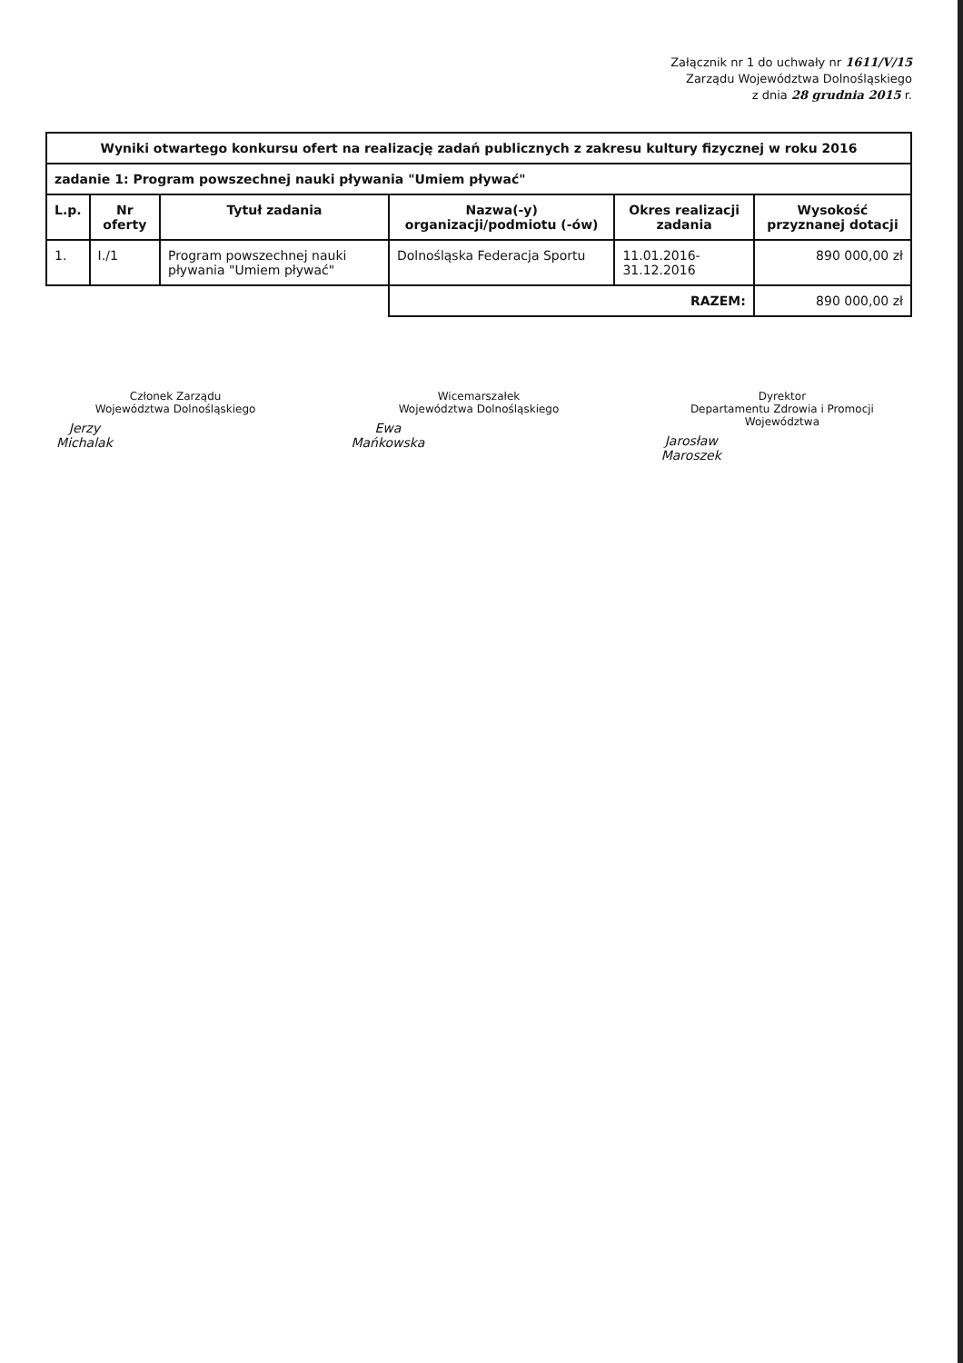Załącznik nr 1 do uchwały nr 1611/V/15
Zarządu Województwa Dolnośląskiego
z dnia 28 grudnia 2015 r.
| Wyniki otwartego konkursu ofert na realizację zadań publicznych z zakresu kultury fizycznej w roku 2016 | | | | | |
| zadanie 1: Program powszechnej nauki pływania "Umiem pływać" | | | | | |
| L.p. | Nr oferty | Tytuł zadania | Nazwa(-y) organizacji/podmiotu (-ów) | Okres realizacji zadania | Wysokość przyznanej dotacji |
| 1. | I./1 | Program powszechnej nauki pływania "Umiem pływać" | Dolnośląska Federacja Sportu | 11.01.2016-31.12.2016 | 890 000,00 zł |
| | | | RAZEM: | | 890 000,00 zł |
Członek Zarządu
Województwa Dolnośląskiego
Jerzy Michalak
Wicemarszałek
Województwa Dolnośląskiego
Ewa Mańkowska
Dyrektor
Departamentu Zdrowia i Promocji Województwa
Jarosław Maroszek